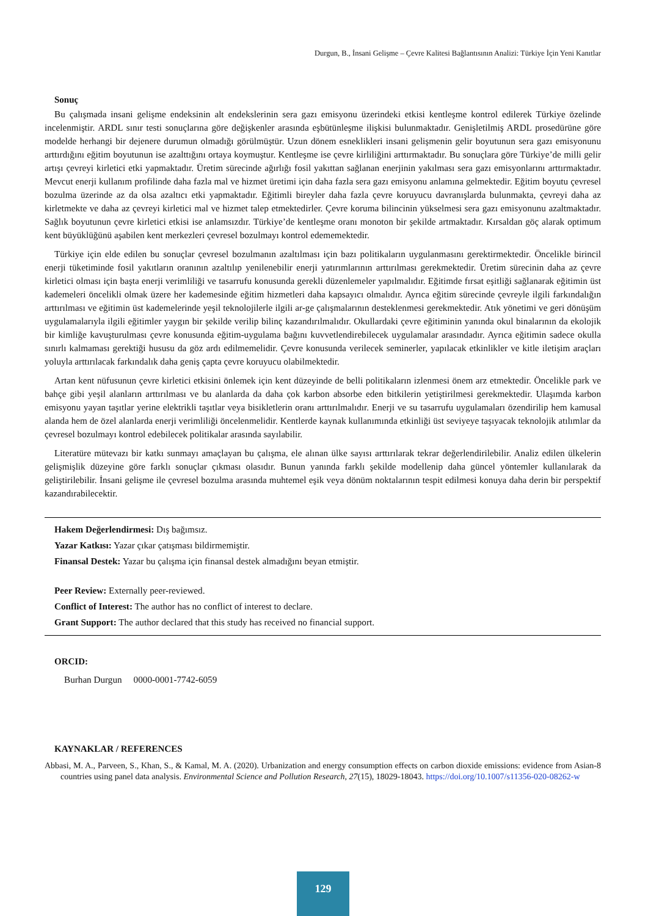Durgun, B., İnsani Gelişme – Çevre Kalitesi Bağlantısının Analizi: Türkiye İçin Yeni Kanıtlar
Sonuç
Bu çalışmada insani gelişme endeksinin alt endekslerinin sera gazı emisyonu üzerindeki etkisi kentleşme kontrol edilerek Türkiye özelinde incelenmiştir. ARDL sınır testi sonuçlarına göre değişkenler arasında eşbütünleşme ilişkisi bulunmaktadır. Genişletilmiş ARDL prosedürüne göre modelde herhangi bir dejenere durumun olmadığı görülmüştür. Uzun dönem esneklikleri insani gelişmenin gelir boyutunun sera gazı emisyonunu arttırdığını eğitim boyutunun ise azalttığını ortaya koymuştur. Kentleşme ise çevre kirliliğini arttırmaktadır. Bu sonuçlara göre Türkiye’de milli gelir artışı çevreyi kirletici etki yapmaktadır. Üretim sürecinde ağırlığı fosil yakıttan sağlanan enerjinin yakılması sera gazı emisyonlarını arttırmaktadır. Mevcut enerji kullanım profilinde daha fazla mal ve hizmet üretimi için daha fazla sera gazı emisyonu anlamına gelmektedir. Eğitim boyutu çevresel bozulma üzerinde az da olsa azaltıcı etki yapmaktadır. Eğitimli bireyler daha fazla çevre koruyucu davranışlarda bulunmakta, çevreyi daha az kirletmekte ve daha az çevreyi kirletici mal ve hizmet talep etmektedirler. Çevre koruma bilincinin yükselmesi sera gazı emisyonunu azaltmaktadır. Sağlık boyutunun çevre kirletici etkisi ise anlamsızdır. Türkiye’de kentleşme oranı monoton bir şekilde artmaktadır. Kırsaldan göç alarak optimum kent büyüklüğünü aşabilen kent merkezleri çevresel bozulmayı kontrol edememektedir.
Türkiye için elde edilen bu sonuçlar çevresel bozulmanın azaltılması için bazı politikaların uygulanmasını gerektirmektedir. Öncelikle birincil enerji tüketiminde fosil yakıtların oranının azaltılıp yenilenebilir enerji yatırımlarının arttırılması gerekmektedir. Üretim sürecinin daha az çevre kirletici olması için başta enerji verimliliği ve tasarrufu konusunda gerekli düzenlemeler yapılmalıdır. Eğitimde fırsat eşitliği sağlanarak eğitimin üst kademeleri öncelikli olmak üzere her kademesinde eğitim hizmetleri daha kapsayıcı olmalıdır. Ayrıca eğitim sürecinde çevreyle ilgili farkındalığın arttırılması ve eğitimin üst kademelerinde yeşil teknolojilerle ilgili ar-ge çalışmalarının desteklenmesi gerekmektedir. Atık yönetimi ve geri dönüşüm uygulamalarıyla ilgili eğitimler yaygın bir şekilde verilip bilinç kazandırılmalıdır. Okullardaki çevre eğitiminin yanında okul binalarının da ekolojik bir kimliğe kavuşturulması çevre konusunda eğitim-uygulama bağını kuvvetlendirebilecek uygulamalar arasındadır. Ayrıca eğitimin sadece okulla sınırlı kalmaması gerektiği hususu da göz ardı edilmemelidir. Çevre konusunda verilecek seminerler, yapılacak etkinlikler ve kitle iletişim araçları yoluyla arttırılacak farkındalık daha geniş çapta çevre koruyucu olabilmektedir.
Artan kent nüfusunun çevre kirletici etkisini önlemek için kent düzeyinde de belli politikaların izlenmesi önem arz etmektedir. Öncelikle park ve bahçe gibi yeşil alanların arttırılması ve bu alanlarda da daha çok karbon absorbe eden bitkilerin yetiştirilmesi gerekmektedir. Ulaşımda karbon emisyonu yayan taşıtlar yerine elektrikli taşıtlar veya bisikletlerin oranı arttırılmalıdır. Enerji ve su tasarrufu uygulamaları özendirilip hem kamusal alanda hem de özel alanlarda enerji verimliliği öncelenmelidir. Kentlerde kaynak kullanımında etkinliği üst seviyeye taşıyacak teknolojik atılımlar da çevresel bozulmayı kontrol edebilecek politikalar arasında sayılabilir.
Literatüre mütevazı bir katkı sunmayı amaçlayan bu çalışma, ele alınan ülke sayısı arttırılarak tekrar değerlendirilebilir. Analiz edilen ülkelerin gelişmişlik düzeyine göre farklı sonuçlar çıkması olasıdır. Bunun yanında farklı şekilde modellenip daha güncel yöntemler kullanılarak da geliştirilebilir. İnsani gelişme ile çevresel bozulma arasında muhtemel eşik veya dönüm noktalarının tespit edilmesi konuya daha derin bir perspektif kazandırabilecektir.
Hakem Değerlendirmesi: Dış bağımsız.
Yazar Katkısı: Yazar çıkar çatışması bildirmemiştir.
Finansal Destek: Yazar bu çalışma için finansal destek almadığını beyan etmiştir.
Peer Review: Externally peer-reviewed.
Conflict of Interest: The author has no conflict of interest to declare.
Grant Support: The author declared that this study has received no financial support.
ORCID:
Burhan Durgun 0000-0001-7742-6059
KAYNAKLAR / REFERENCES
Abbasi, M. A., Parveen, S., Khan, S., & Kamal, M. A. (2020). Urbanization and energy consumption effects on carbon dioxide emissions: evidence from Asian-8 countries using panel data analysis. Environmental Science and Pollution Research, 27(15), 18029-18043. https://doi.org/10.1007/s11356-020-08262-w
129